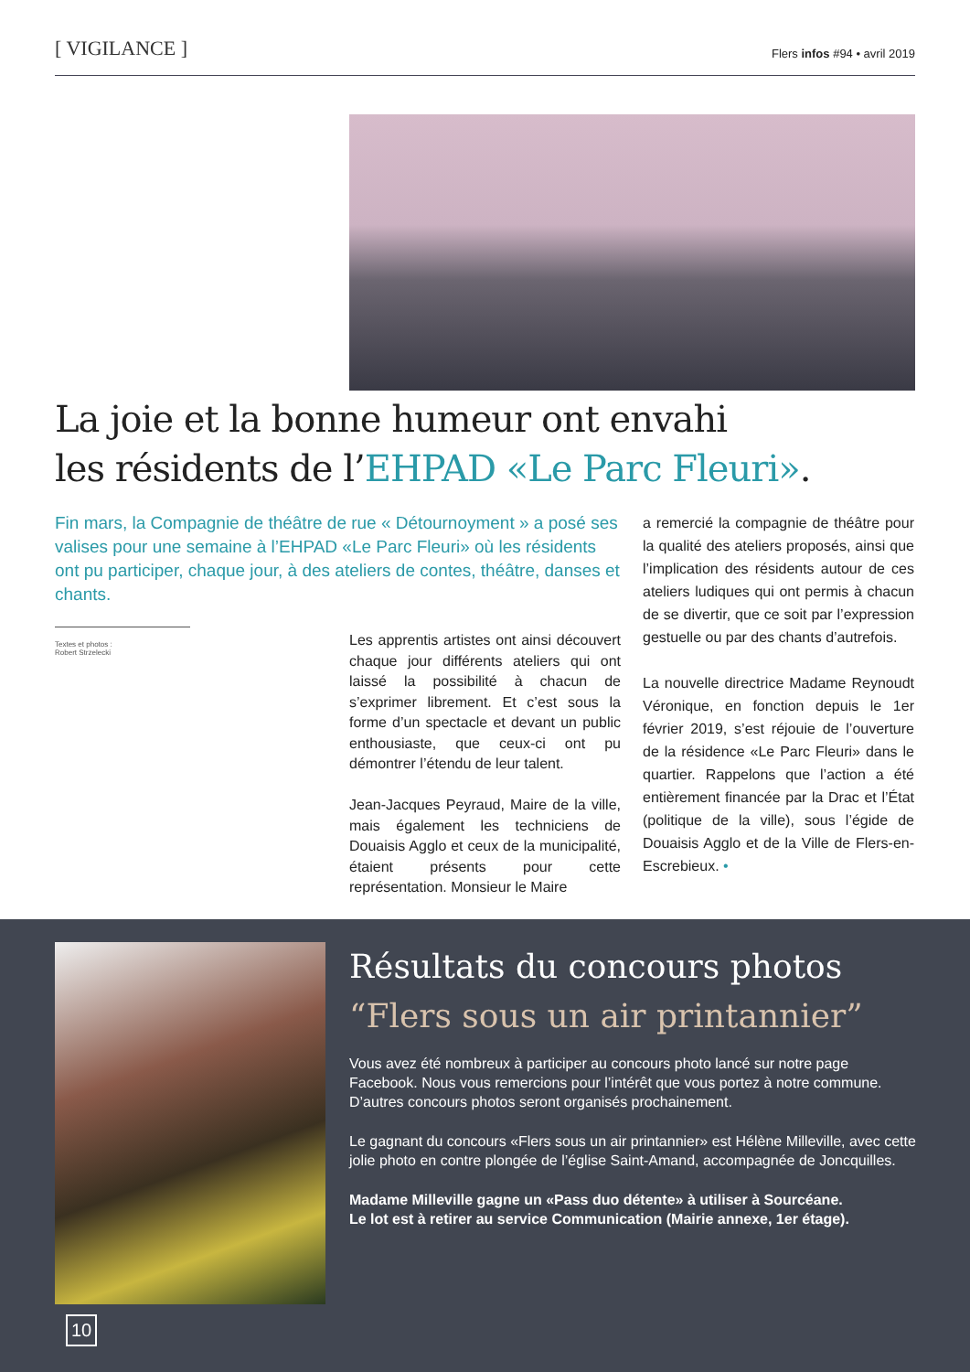[ VIGILANCE ]
Flers infos #94 • avril 2019
La joie et la bonne humeur ont envahi
les résidents de l’EHPAD «Le Parc Fleuri».
Fin mars, la Compagnie de théâtre de rue « Détournoyment » a posé ses valises pour une semaine à l’EHPAD «Le Parc Fleuri» où les résidents ont pu participer, chaque jour, à des ateliers de contes, théâtre, danses et chants.
Textes et photos :
Robert Strzelecki
Les apprentis artistes ont ainsi découvert chaque jour différents ateliers qui ont laissé la possibilité à chacun de s’exprimer librement. Et c’est sous la forme d’un spectacle et devant un public enthousiaste, que ceux-ci ont pu démontrer l’étendu de leur talent.
Jean-Jacques Peyraud, Maire de la ville, mais également les techniciens de Douaisis Agglo et ceux de la municipalité, étaient présents pour cette représentation. Monsieur le Maire
a remercié la compagnie de théâtre pour la qualité des ateliers proposés, ainsi que l’implication des résidents autour de ces ateliers ludiques qui ont permis à chacun de se divertir, que ce soit par l’expression gestuelle ou par des chants d’autrefois.
La nouvelle directrice Madame Reynoudt Véronique, en fonction depuis le 1er février 2019, s’est réjouie de l’ouverture de la résidence «Le Parc Fleuri» dans le quartier. Rappelons que l’action a été entièrement financée par la Drac et l’État (politique de la ville), sous l’égide de Douaisis Agglo et de la Ville de Flers-en-Escrebieux. •
Résultats du concours photos
“Flers sous un air printannier”
Vous avez été nombreux à participer au concours photo lancé sur notre page Facebook. Nous vous remercions pour l’intérêt que vous portez à notre commune. D’autres concours photos seront organisés prochainement.
Le gagnant du concours «Flers sous un air printannier» est Hélène Milleville, avec cette jolie photo en contre plongée de l’église Saint-Amand, accompagnée de Joncquilles.
Madame Milleville gagne un «Pass duo détente» à utiliser à Sourcéane.
Le lot est à retirer au service Communication (Mairie annexe, 1er étage).
10